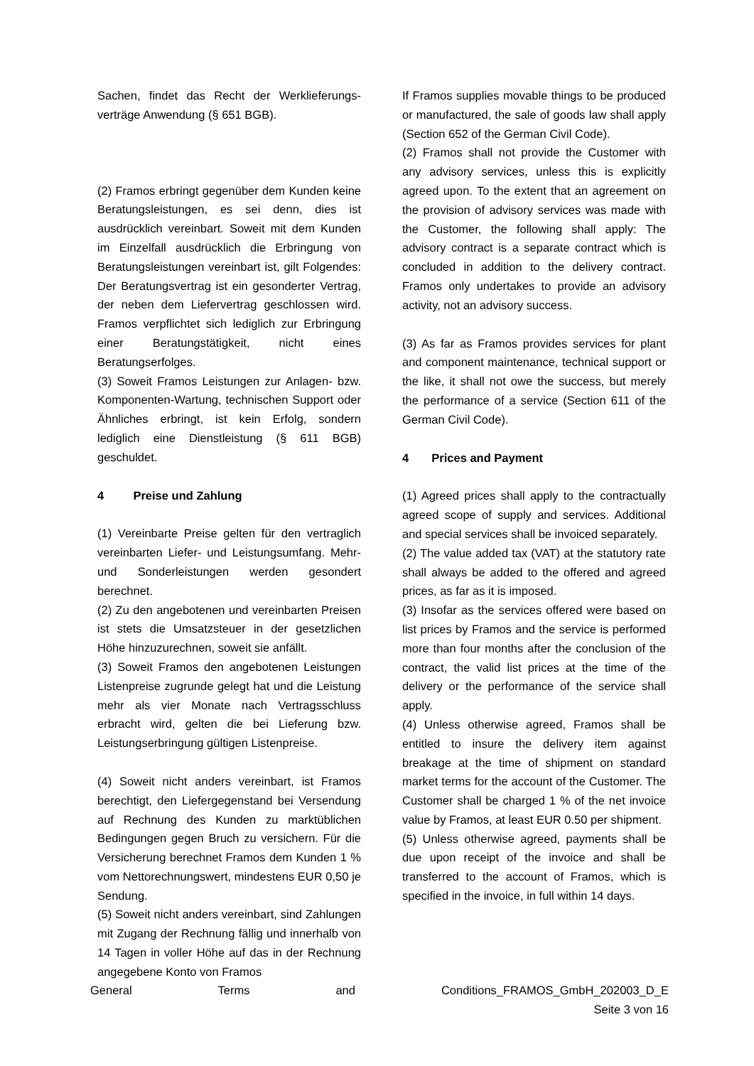Sachen, findet das Recht der Werklieferungs­verträge Anwendung (§ 651 BGB).
(2) Framos erbringt gegenüber dem Kunden keine Beratungsleistungen, es sei denn, dies ist ausdrücklich vereinbart. Soweit mit dem Kunden im Einzelfall ausdrücklich die Erbringung von Beratungsleistungen vereinbart ist, gilt Folgendes: Der Beratungsvertrag ist ein gesonderter Vertrag, der neben dem Liefervertrag geschlossen wird. Framos verpflichtet sich lediglich zur Erbringung einer Beratungstätigkeit, nicht eines Beratungserfolges.
(3) Soweit Framos Leistungen zur Anlagen- bzw. Komponenten-Wartung, technischen Support oder Ähnliches erbringt, ist kein Erfolg, sondern lediglich eine Dienstleistung (§ 611 BGB) geschuldet.
4 Preise und Zahlung
(1) Vereinbarte Preise gelten für den vertraglich vereinbarten Liefer- und Leistungsumfang. Mehr- und Sonderleistungen werden gesondert berechnet.
(2) Zu den angebotenen und vereinbarten Preisen ist stets die Umsatzsteuer in der gesetzlichen Höhe hinzuzurechnen, soweit sie anfällt.
(3) Soweit Framos den angebotenen Leistungen Listenpreise zugrunde gelegt hat und die Leistung mehr als vier Monate nach Vertragsschluss erbracht wird, gelten die bei Lieferung bzw. Leistungserbringung gültigen Listenpreise.
(4) Soweit nicht anders vereinbart, ist Framos berechtigt, den Liefergegenstand bei Versendung auf Rechnung des Kunden zu marktüblichen Bedingungen gegen Bruch zu versichern. Für die Versicherung berechnet Framos dem Kunden 1 % vom Nettorechnungswert, mindestens EUR 0,50 je Sendung.
(5) Soweit nicht anders vereinbart, sind Zahlungen mit Zugang der Rechnung fällig und innerhalb von 14 Tagen in voller Höhe auf das in der Rechnung angegebene Konto von Framos
If Framos supplies movable things to be produced or manufactured, the sale of goods law shall apply (Section 652 of the German Civil Code).
(2) Framos shall not provide the Customer with any advisory services, unless this is explicitly agreed upon. To the extent that an agreement on the provision of advisory services was made with the Customer, the following shall apply: The advisory contract is a separate contract which is concluded in addition to the delivery contract. Framos only undertakes to provide an advisory activity, not an advisory success.
(3) As far as Framos provides services for plant and component maintenance, technical support or the like, it shall not owe the success, but merely the performance of a service (Section 611 of the German Civil Code).
4 Prices and Payment
(1) Agreed prices shall apply to the contractually agreed scope of supply and services. Additional and special services shall be invoiced separately.
(2) The value added tax (VAT) at the statutory rate shall always be added to the offered and agreed prices, as far as it is imposed.
(3) Insofar as the services offered were based on list prices by Framos and the service is performed more than four months after the conclusion of the contract, the valid list prices at the time of the delivery or the performance of the service shall apply.
(4) Unless otherwise agreed, Framos shall be entitled to insure the delivery item against breakage at the time of shipment on standard market terms for the account of the Customer. The Customer shall be charged 1 % of the net invoice value by Framos, at least EUR 0.50 per shipment.
(5) Unless otherwise agreed, payments shall be due upon receipt of the invoice and shall be transferred to the account of Framos, which is specified in the invoice, in full within 14 days.
General Terms and Conditions_FRAMOS_GmbH_202003_D_E
Seite 3 von 16